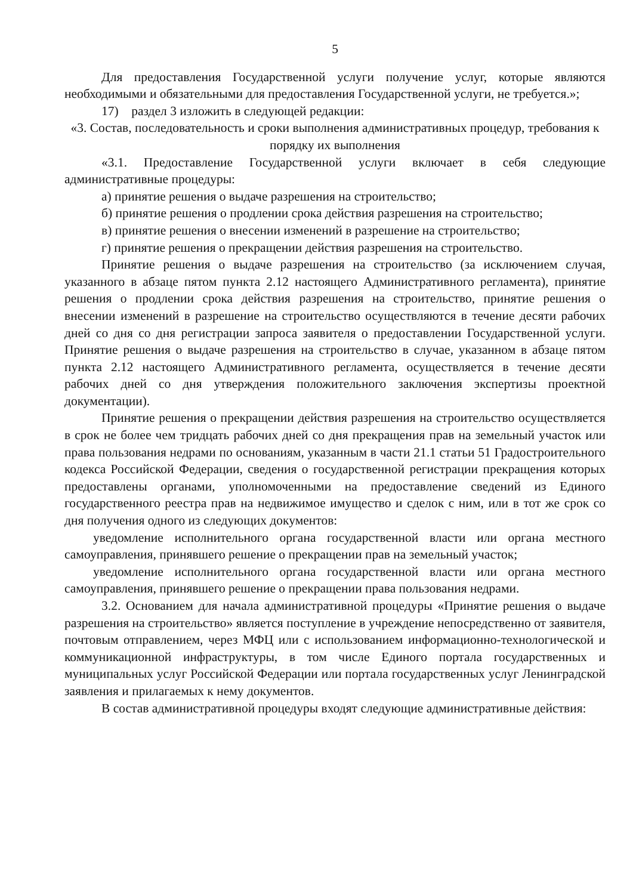5
Для предоставления Государственной услуги получение услуг, которые являются необходимыми и обязательными для предоставления Государственной услуги, не требуется.»;
17) раздел 3 изложить в следующей редакции:
«3. Состав, последовательность и сроки выполнения административных процедур, требования к порядку их выполнения
«3.1. Предоставление Государственной услуги включает в себя следующие административные процедуры:
а) принятие решения о выдаче разрешения на строительство;
б) принятие решения о продлении срока действия разрешения на строительство;
в) принятие решения о внесении изменений в разрешение на строительство;
г) принятие решения о прекращении действия разрешения на строительство.
Принятие решения о выдаче разрешения на строительство (за исключением случая, указанного в абзаце пятом пункта 2.12 настоящего Административного регламента), принятие решения о продлении срока действия разрешения на строительство, принятие решения о внесении изменений в разрешение на строительство осуществляются в течение десяти рабочих дней со дня со дня регистрации запроса заявителя о предоставлении Государственной услуги. Принятие решения о выдаче разрешения на строительство в случае, указанном в абзаце пятом пункта 2.12 настоящего Административного регламента, осуществляется в течение десяти рабочих дней со дня утверждения положительного заключения экспертизы проектной документации).
Принятие решения о прекращении действия разрешения на строительство осуществляется в срок не более чем тридцать рабочих дней со дня прекращения прав на земельный участок или права пользования недрами по основаниям, указанным в части 21.1 статьи 51 Градостроительного кодекса Российской Федерации, сведения о государственной регистрации прекращения которых предоставлены органами, уполномоченными на предоставление сведений из Единого государственного реестра прав на недвижимое имущество и сделок с ним, или в тот же срок со дня получения одного из следующих документов:
уведомление исполнительного органа государственной власти или органа местного самоуправления, принявшего решение о прекращении прав на земельный участок;
уведомление исполнительного органа государственной власти или органа местного самоуправления, принявшего решение о прекращении права пользования недрами.
3.2. Основанием для начала административной процедуры «Принятие решения о выдаче разрешения на строительство» является поступление в учреждение непосредственно от заявителя, почтовым отправлением, через МФЦ или с использованием информационно-технологической и коммуникационной инфраструктуры, в том числе Единого портала государственных и муниципальных услуг Российской Федерации или портала государственных услуг Ленинградской заявления и прилагаемых к нему документов.
В состав административной процедуры входят следующие административные действия: